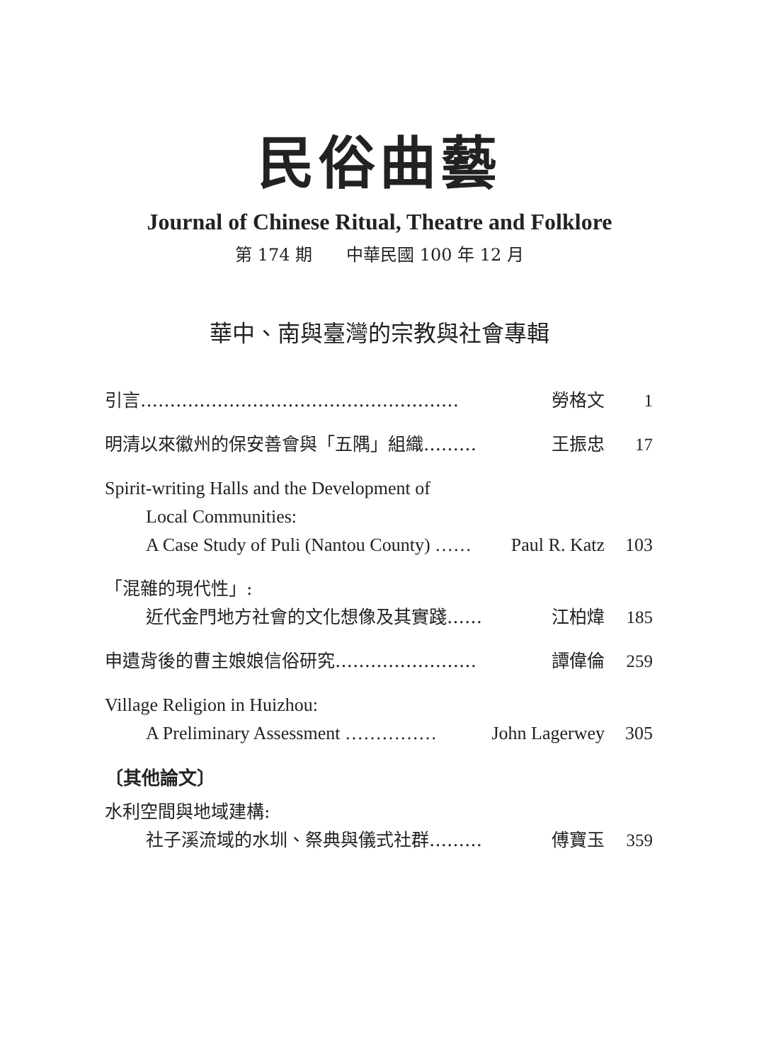民俗曲藝
Journal of Chinese Ritual, Theatre and Folklore
第 174 期　　中華民國 100 年 12 月
華中、南與臺灣的宗教與社會專輯
引言……………………………………………… 勞格文 1
明清以來徽州的保安善會與「五隅」組織……… 王振忠 17
Spirit-writing Halls and the Development of
Local Communities:
A Case Study of Puli (Nantou County) …… Paul R. Katz 103
「混雜的現代性」:
近代金門地方社會的文化想像及其實踐…… 江柏煒 185
申遺背後的曹主娘娘信俗研究…………………… 譚偉倫 259
Village Religion in Huizhou:
A Preliminary Assessment …………… John Lagerwey 305
〔其他論文〕
水利空間與地域建構:
社子溪流域的水圳、祭典與儀式社群……… 傅寶玉 359